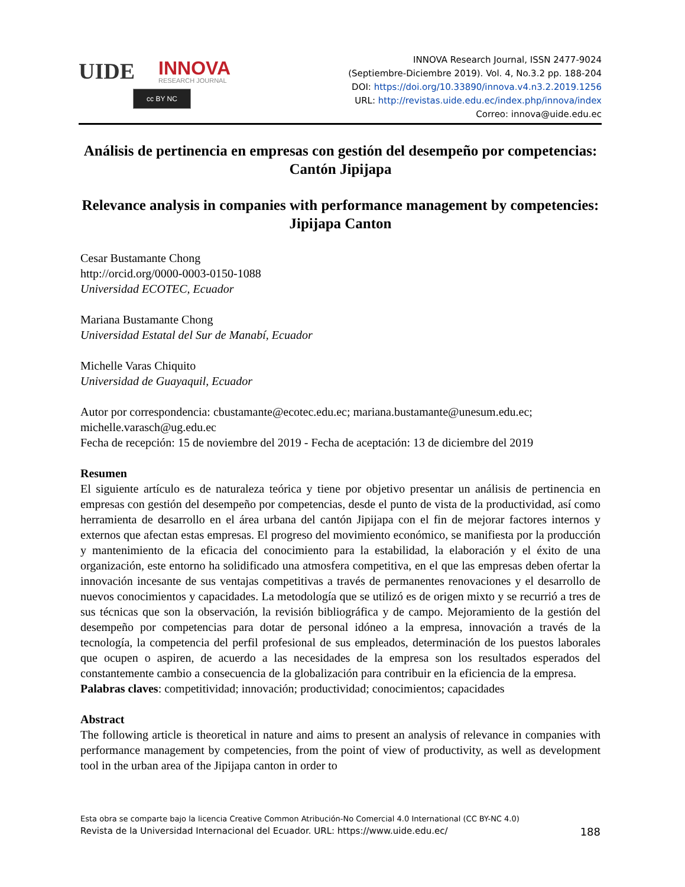UIDE
INNOVA
RESEARCH JOURNAL
cc BY NC
INNOVA Research Journal, ISSN 2477-9024
(Septiembre-Diciembre 2019). Vol. 4, No.3.2 pp. 188-204
DOI: https://doi.org/10.33890/innova.v4.n3.2.2019.1256
URL: http://revistas.uide.edu.ec/index.php/innova/index
Correo: innova@uide.edu.ec
Análisis de pertinencia en empresas con gestión del desempeño por competencias: Cantón Jipijapa
Relevance analysis in companies with performance management by competencies: Jipijapa Canton
Cesar Bustamante Chong
http://orcid.org/0000-0003-0150-1088
Universidad ECOTEC, Ecuador
Mariana Bustamante Chong
Universidad Estatal del Sur de Manabí, Ecuador
Michelle Varas Chiquito
Universidad de Guayaquil, Ecuador
Autor por correspondencia: cbustamante@ecotec.edu.ec; mariana.bustamante@unesum.edu.ec; michelle.varasch@ug.edu.ec
Fecha de recepción: 15 de noviembre del 2019 - Fecha de aceptación: 13 de diciembre del 2019
Resumen
El siguiente artículo es de naturaleza teórica y tiene por objetivo presentar un análisis de pertinencia en empresas con gestión del desempeño por competencias, desde el punto de vista de la productividad, así como herramienta de desarrollo en el área urbana del cantón Jipijapa con el fin de mejorar factores internos y externos que afectan estas empresas. El progreso del movimiento económico, se manifiesta por la producción y mantenimiento de la eficacia del conocimiento para la estabilidad, la elaboración y el éxito de una organización, este entorno ha solidificado una atmosfera competitiva, en el que las empresas deben ofertar la innovación incesante de sus ventajas competitivas a través de permanentes renovaciones y el desarrollo de nuevos conocimientos y capacidades. La metodología que se utilizó es de origen mixto y se recurrió a tres de sus técnicas que son la observación, la revisión bibliográfica y de campo. Mejoramiento de la gestión del desempeño por competencias para dotar de personal idóneo a la empresa, innovación a través de la tecnología, la competencia del perfil profesional de sus empleados, determinación de los puestos laborales que ocupen o aspiren, de acuerdo a las necesidades de la empresa son los resultados esperados del constantemente cambio a consecuencia de la globalización para contribuir en la eficiencia de la empresa.
Palabras claves: competitividad; innovación; productividad; conocimientos; capacidades
Abstract
The following article is theoretical in nature and aims to present an analysis of relevance in companies with performance management by competencies, from the point of view of productivity, as well as development tool in the urban area of the Jipijapa canton in order to
Esta obra se comparte bajo la licencia Creative Common Atribución-No Comercial 4.0 International (CC BY-NC 4.0)
Revista de la Universidad Internacional del Ecuador. URL: https://www.uide.edu.ec/ 188